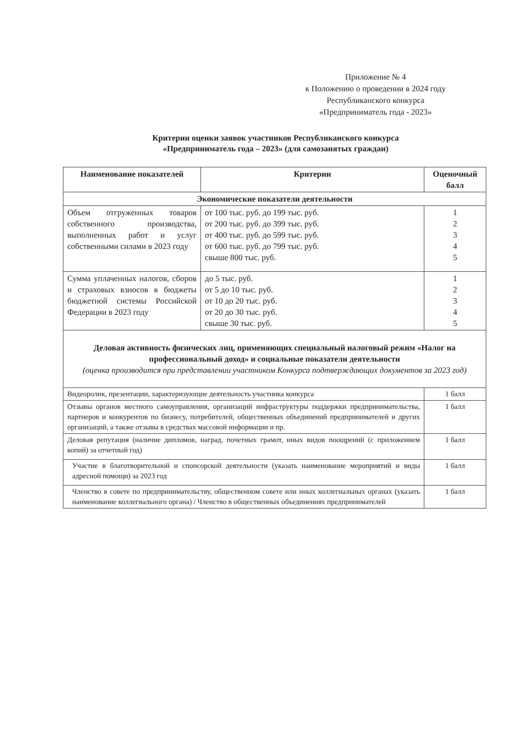Приложение № 4
к Положению о проведении в 2024 году
Республиканского конкурса
«Предприниматель года - 2023»
Критерии оценки заявок участников Республиканского конкурса
«Предприниматель года – 2023» (для самозанятых граждан)
| Наименование показателей | Критерии | Оценочный балл |
| --- | --- | --- |
| Экономические показатели деятельности | | |
| Объем отгруженных товаров собственного производства, выполненных работ и услуг собственными силами в 2023 году | от 100 тыс. руб. до 199 тыс. руб. от 200 тыс. руб. до 399 тыс. руб. от 400 тыс. руб. до 599 тыс. руб. от 600 тыс. руб. до 799 тыс. руб. свыше 800 тыс. руб. | 1 2 3 4 5 |
| Сумма уплаченных налогов, сборов и страховых взносов в бюджеты бюджетной системы Российской Федерации в 2023 году | до 5 тыс. руб. от 5 до 10 тыс. руб. от 10 до 20 тыс. руб. от 20 до 30 тыс. руб. свыше 30 тыс. руб. | 1 2 3 4 5 |
| Деловая активность физических лиц, применяющих специальный налоговый режим «Налог на профессиональный доход» и социальные показатели деятельности (оценка производится при представлении участником Конкурса подтверждающих документов за 2023 год) | | |
| Видеоролик, презентации, характеризующие деятельность участника конкурса | | 1 балл |
| Отзывы органов местного самоуправления, организаций инфраструктуры поддержки предпринимательства, партнеров и конкурентов по бизнесу, потребителей, общественных объединений предпринимателей и других организаций, а также отзывы в средствах массовой информации и пр. | | 1 балл |
| Деловая репутация (наличие дипломов, наград, почетных грамот, иных видов поощрений (с приложением копий) за отчетный год) | | 1 балл |
| Участие в благотворительной и спонсорской деятельности (указать наименование мероприятий и виды адресной помощи) за 2023 год | | 1 балл |
| Членство в совете по предпринимательству, общественном совете или иных коллегиальных органах (указать наименование коллегиального органа) / Членство в общественных объединениях предпринимателей | | 1 балл |